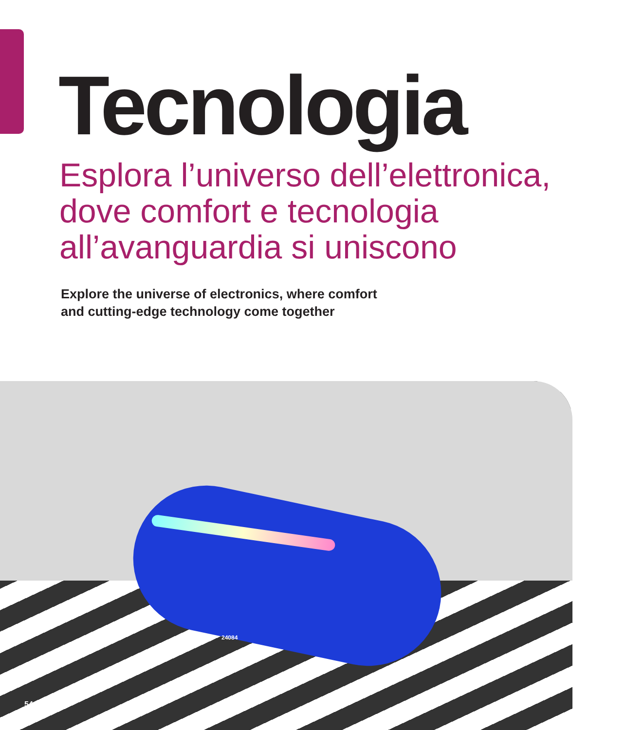Tecnologia
Esplora l’universo dell’elettronica,
dove comfort e tecnologia
all’avanguardia si uniscono
Explore the universe of electronics, where comfort
and cutting-edge technology come together
24084
54